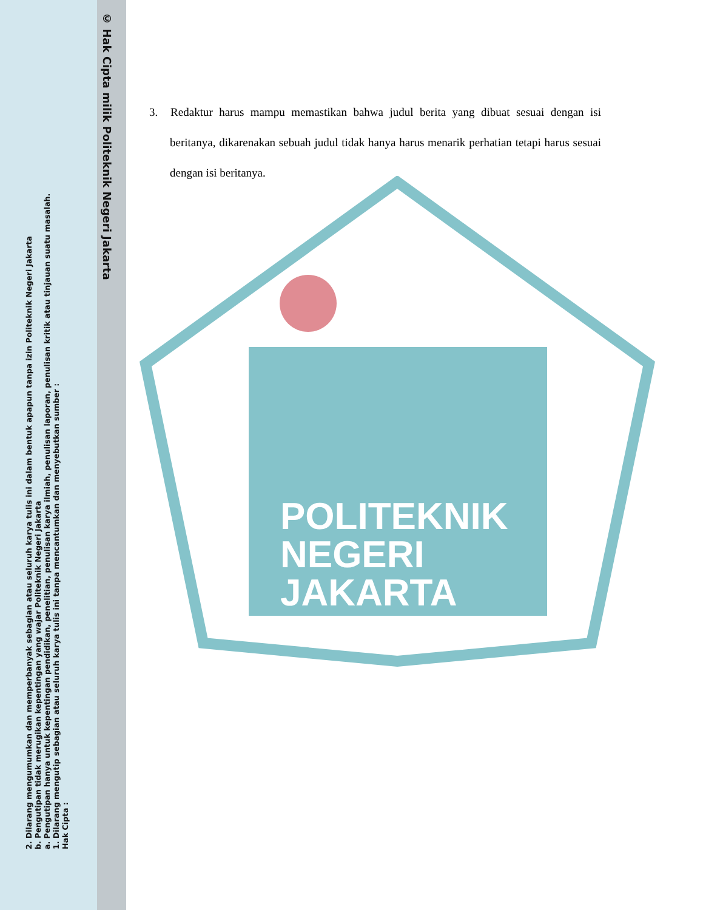© Hak Cipta milik Politeknik Negeri Jakarta
2. Dilarang mengumumkan dan memperbanyak sebagian atau seluruh karya tulis ini dalam bentuk apapun tanpa izin Politeknik Negeri Jakarta
b. Pengutipan tidak merugikan kepentingan yang wajar Politeknik Negeri Jakarta
a. Pengutipan hanya untuk kepentingan pendidikan, penelitian, penulisan karya ilmiah, penulisan laporan, penulisan kritik atau tinjauan suatu masalah.
1. Dilarang mengutip sebagian atau seluruh karya tulis ini tanpa mencantumkan dan menyebutkan sumber :
Hak Cipta :
3. Redaktur harus mampu memastikan bahwa judul berita yang dibuat sesuai dengan isi beritanya, dikarenakan sebuah judul tidak hanya harus menarik perhatian tetapi harus sesuai dengan isi beritanya.
POLITEKNIK
NEGERI
JAKARTA